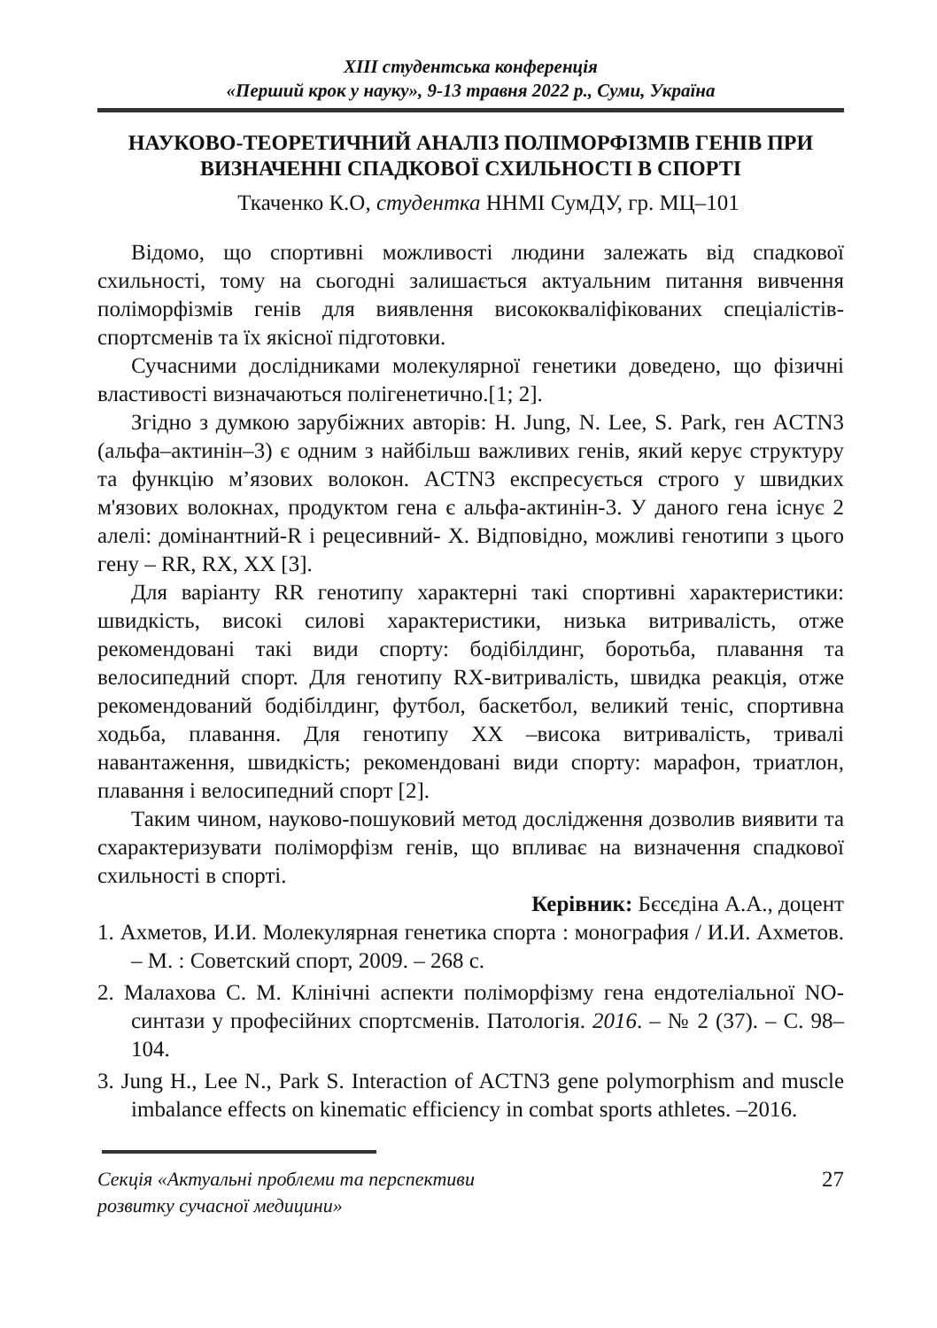ХІІІ студентська конференція
«Перший крок у науку», 9-13 травня 2022 р., Суми, Україна
НАУКОВО-ТЕОРЕТИЧНИЙ АНАЛІЗ ПОЛІМОРФІЗМІВ ГЕНІВ ПРИ ВИЗНАЧЕННІ СПАДКОВОЇ СХИЛЬНОСТІ В СПОРТІ
Ткаченко К.О, студентка ННМІ СумДУ, гр. МЦ–101
Відомо, що спортивні можливості людини залежать від спадкової схильності, тому на сьогодні залишається актуальним питання вивчення поліморфізмів генів для виявлення висококваліфікованих спеціалістів-спортсменів та їх якісної підготовки.
Сучасними дослідниками молекулярної генетики доведено, що фізичні властивості визначаються полігенетично.[1; 2].
Згідно з думкою зарубіжних авторів: H. Jung, N. Lee, S. Park, ген ACTN3 (альфа–актинін–3) є одним з найбільш важливих генів, який керує структуру та функцію м’язових волокон. ACTN3 експресується строго у швидких м'язових волокнах, продуктом гена є альфа-актинін-3. У даного гена існує 2 алелі: домінантний-R і рецесивний- X. Відповідно, можливі генотипи з цього гену – RR, RX, XX [3].
Для варіанту RR генотипу характерні такі спортивні характеристики: швидкість, високі силові характеристики, низька витривалість, отже рекомендовані такі види спорту: бодібілдинг, боротьба, плавання та велосипедний спорт. Для генотипу RX-витривалість, швидка реакція, отже рекомендований бодібілдинг, футбол, баскетбол, великий теніс, спортивна ходьба, плавання. Для генотипу XX –висока витривалість, тривалі навантаження, швидкість; рекомендовані види спорту: марафон, триатлон, плавання і велосипедний спорт [2].
Таким чином, науково-пошуковий метод дослідження дозволив виявити та схарактеризувати поліморфізм генів, що впливає на визначення спадкової схильності в спорті.
Керівник: Бєсєдіна А.А., доцент
1. Ахметов, И.И. Молекулярная генетика спорта : монография / И.И. Ахметов. – М. : Советский спорт, 2009. – 268 с.
2. Малахова С. М. Клінічні аспекти поліморфізму гена ендотеліальної NO-синтази у професійних спортсменів. Патологія. 2016. – № 2 (37). – С. 98–104.
3. Jung H., Lee N., Park S. Interaction of ACTN3 gene polymorphism and muscle imbalance effects on kinematic efficiency in combat sports athletes. –2016.
Секція «Актуальні проблеми та перспективи
розвитку сучасної медицини» 27